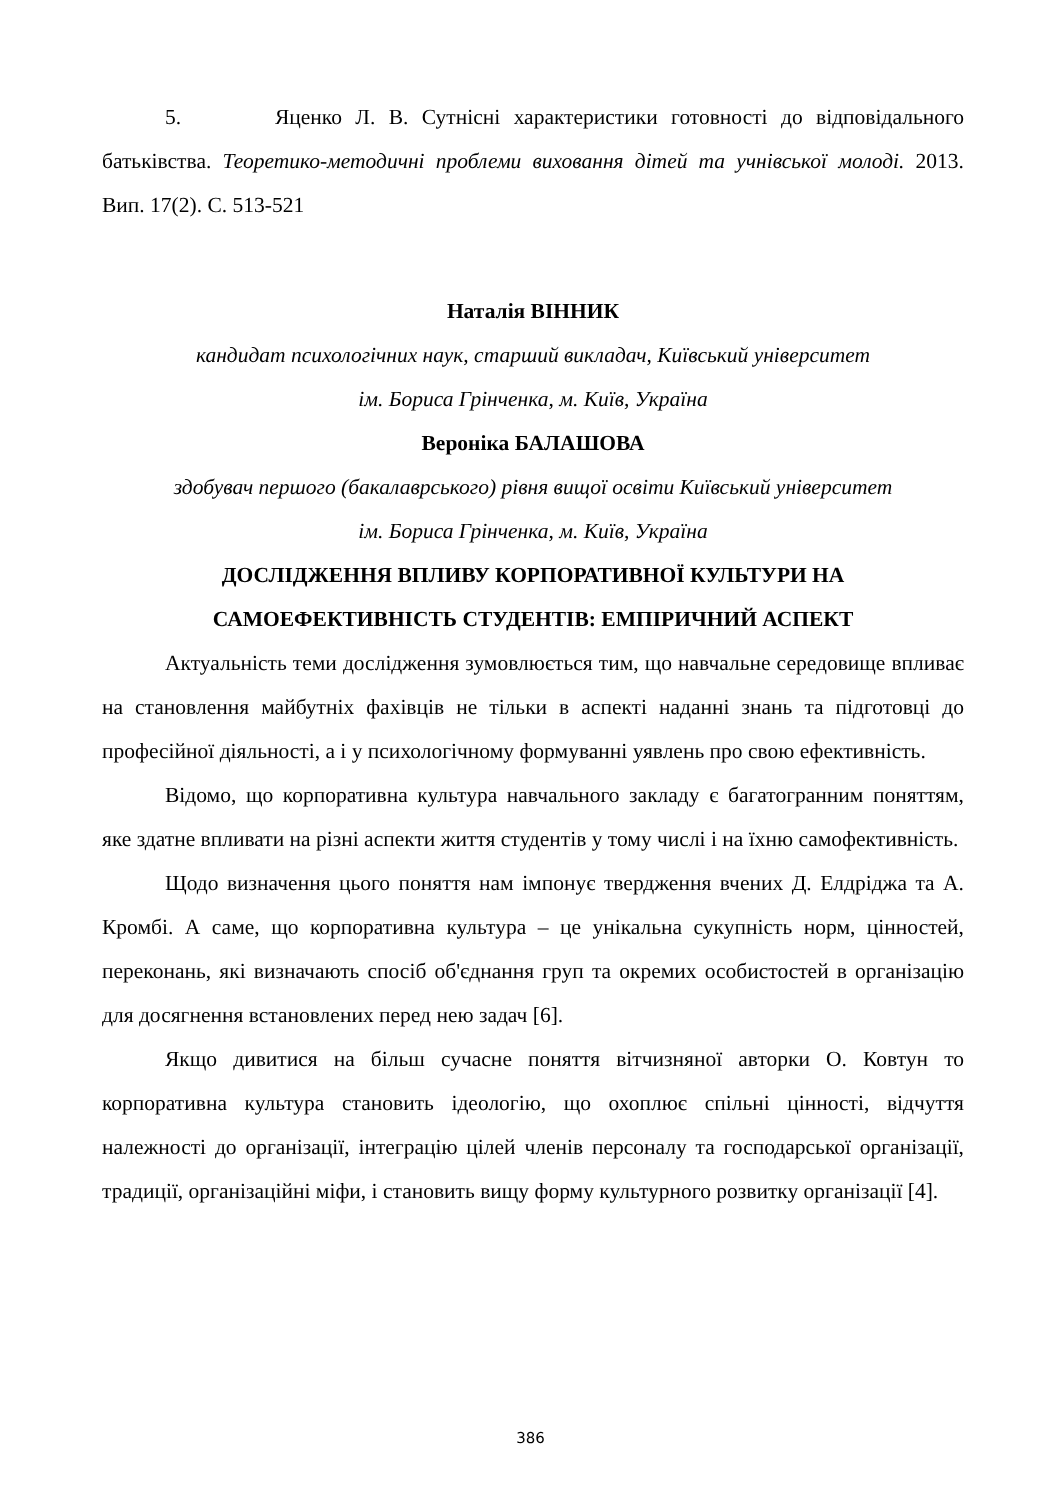5. Яценко Л. В. Сутнісні характеристики готовності до відповідального батьківства. Теоретико-методичні проблеми виховання дітей та учнівської молоді. 2013. Вип. 17(2). С. 513-521
Наталія ВІННИК
кандидат психологічних наук, старший викладач, Київський університет
ім. Бориса Грінченка, м. Київ, Україна
Вероніка БАЛАШОВА
здобувач першого (бакалаврського) рівня вищої освіти Київський університет
ім. Бориса Грінченка, м. Київ, Україна
ДОСЛІДЖЕННЯ ВПЛИВУ КОРПОРАТИВНОЇ КУЛЬТУРИ НА
САМОЕФЕКТИВНІСТЬ СТУДЕНТІВ: ЕМПІРИЧНИЙ АСПЕКТ
Актуальність теми дослідження зумовлюється тим, що навчальне середовище впливає на становлення майбутніх фахівців не тільки в аспекті наданні знань та підготовці до професійної діяльності, а і у психологічному формуванні уявлень про свою ефективність.
Відомо, що корпоративна культура навчального закладу є багатогранним поняттям, яке здатне впливати на різні аспекти життя студентів у тому числі і на їхню самофективність.
Щодо визначення цього поняття нам імпонує твердження вчених Д. Елдріджа та А. Кромбі. А саме, що корпоративна культура – це унікальна сукупність норм, цінностей, переконань, які визначають спосіб об'єднання груп та окремих особистостей в організацію для досягнення встановлених перед нею задач [6].
Якщо дивитися на більш сучасне поняття вітчизняної авторки О. Ковтун то корпоративна культура становить ідеологію, що охоплює спільні цінності, відчуття належності до організації, інтеграцію цілей членів персоналу та господарської організації, традиції, організаційні міфи, і становить вищу форму культурного розвитку організації [4].
386